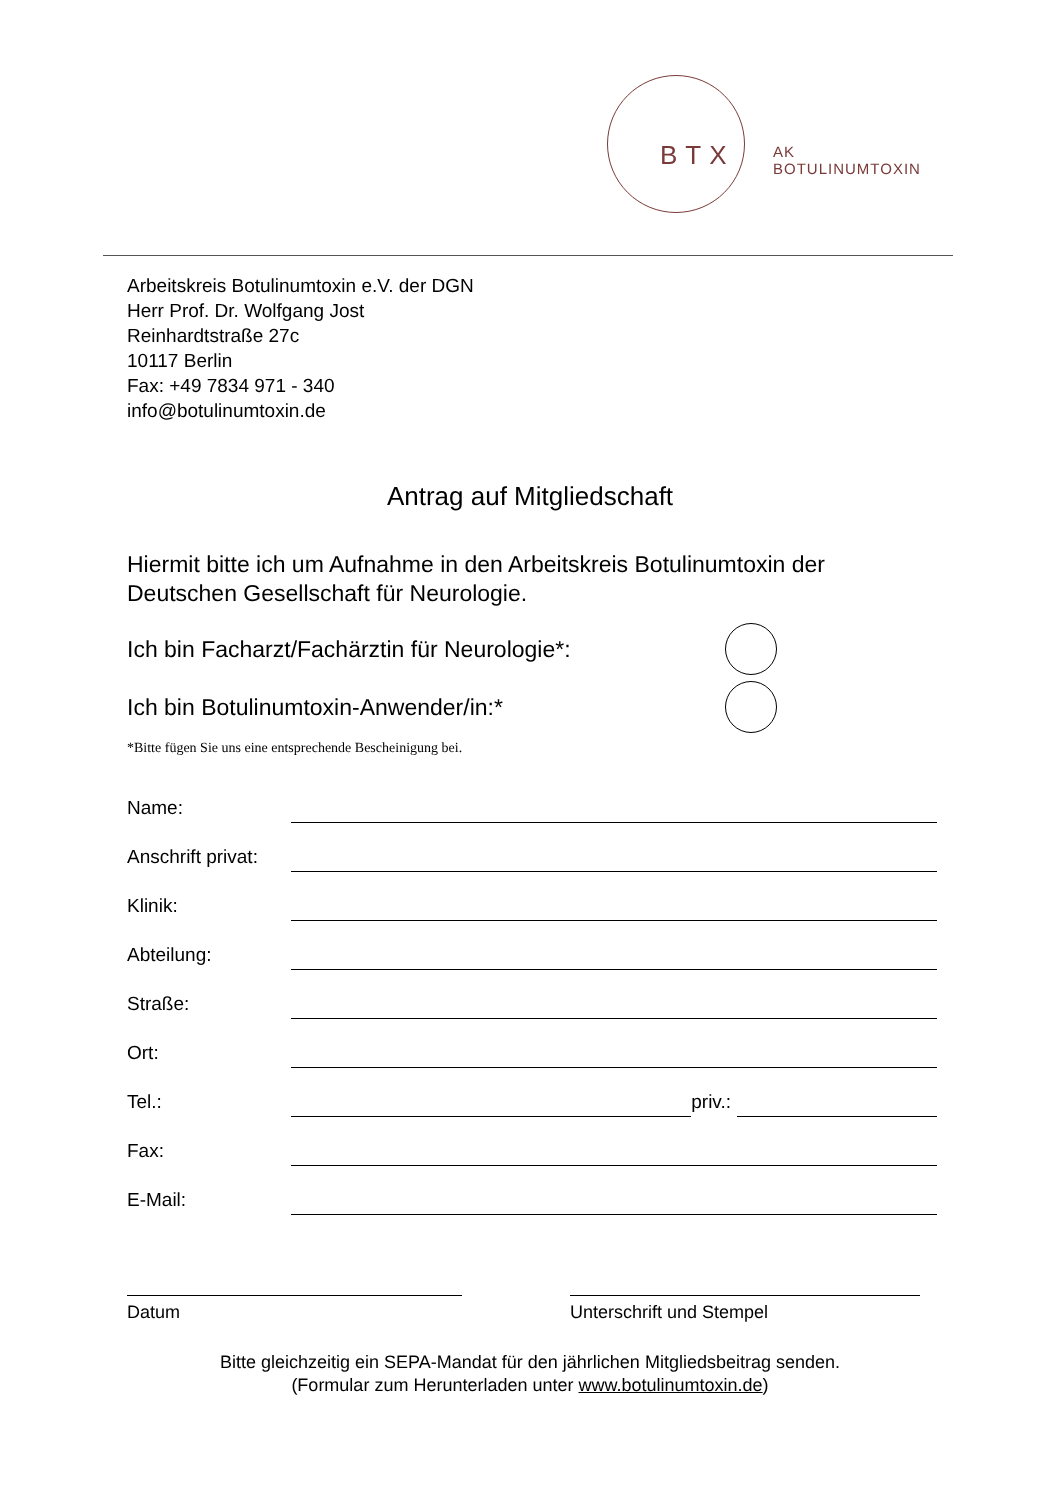BTX
AK
BOTULINUMTOXIN
Arbeitskreis Botulinumtoxin e.V. der DGN
Herr Prof. Dr. Wolfgang Jost
Reinhardtstraße 27c
10117 Berlin
Fax: +49 7834 971 - 340
info@botulinumtoxin.de
Antrag auf Mitgliedschaft
Hiermit bitte ich um Aufnahme in den Arbeitskreis Botulinumtoxin der
Deutschen Gesellschaft für Neurologie.
Ich bin Facharzt/Fachärztin für Neurologie*:
Ich bin Botulinumtoxin-Anwender/in:*
*Bitte fügen Sie uns eine entsprechende Bescheinigung bei.
Name:
Anschrift privat:
Klinik:
Abteilung:
Straße:
Ort:
Tel.: priv.:
Fax:
E-Mail:
Datum Unterschrift und Stempel
Bitte gleichzeitig ein SEPA-Mandat für den jährlichen Mitgliedsbeitrag senden.
(Formular zum Herunterladen unter www.botulinumtoxin.de)